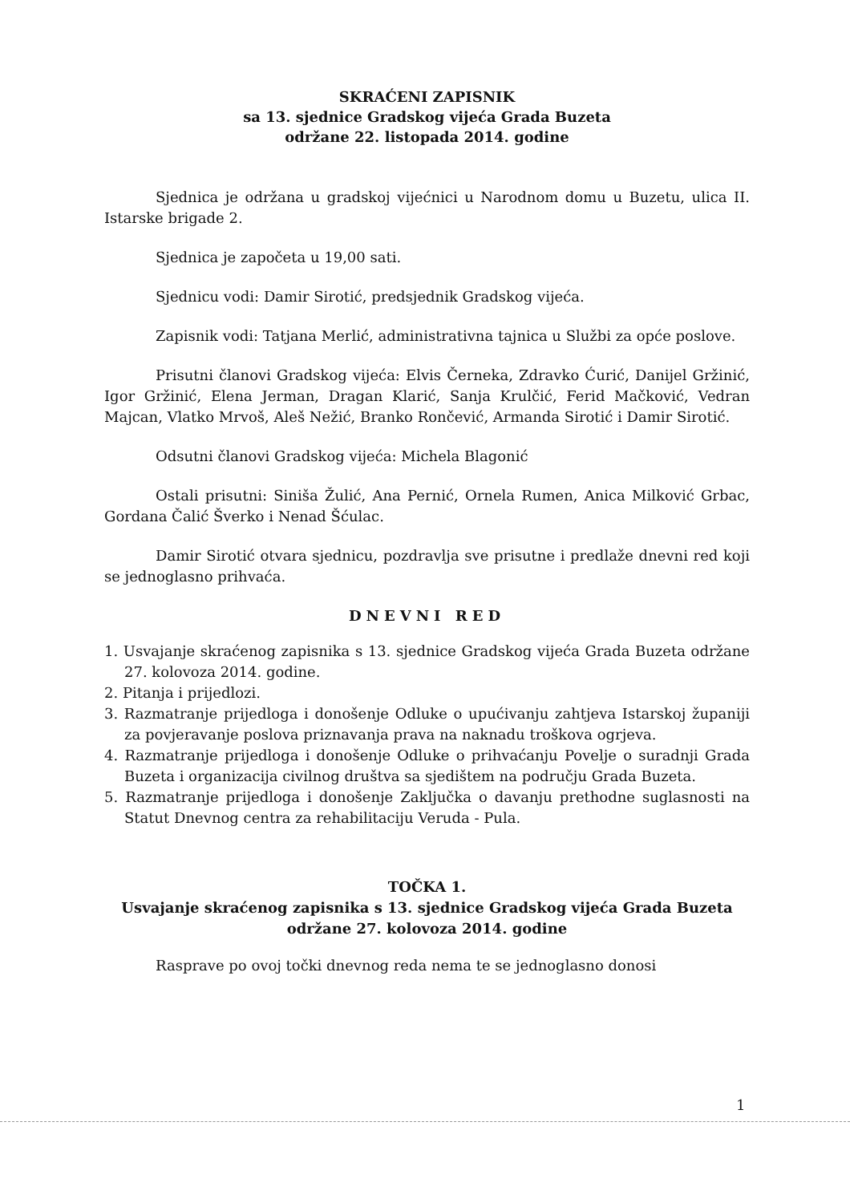SKRAĆENI ZAPISNIK
sa 13. sjednice Gradskog vijeća Grada Buzeta
održane 22. listopada 2014. godine
Sjednica je održana u gradskoj vijećnici u Narodnom domu u Buzetu, ulica II. Istarske brigade 2.
Sjednica je započeta u 19,00 sati.
Sjednicu vodi: Damir Sirotić, predsjednik Gradskog vijeća.
Zapisnik vodi: Tatjana Merlić, administrativna tajnica u Službi za opće poslove.
Prisutni članovi Gradskog vijeća: Elvis Černeka, Zdravko Ćurić, Danijel Gržinić, Igor Gržinić, Elena Jerman, Dragan Klarić, Sanja Krulčić, Ferid Mačković, Vedran Majcan, Vlatko Mrvoš, Aleš Nežić, Branko Rončević, Armanda Sirotić i Damir Sirotić.
Odsutni članovi Gradskog vijeća: Michela Blagonić
Ostali prisutni: Siniša Žulić, Ana Pernić, Ornela Rumen, Anica Milković Grbac, Gordana Čalić Šverko i Nenad Šćulac.
Damir Sirotić otvara sjednicu, pozdravlja sve prisutne i predlaže dnevni red koji se jednoglasno prihvaća.
DNEVNI RED
1. Usvajanje skraćenog zapisnika s 13. sjednice Gradskog vijeća Grada Buzeta održane 27. kolovoza 2014. godine.
2. Pitanja i prijedlozi.
3. Razmatranje prijedloga i donošenje Odluke o upućivanju zahtjeva Istarskoj županiji za povjeravanje poslova priznavanja prava na naknadu troškova ogrjeva.
4. Razmatranje prijedloga i donošenje Odluke o prihvaćanju Povelje o suradnji Grada Buzeta i organizacija civilnog društva sa sjedištem na području Grada Buzeta.
5. Razmatranje prijedloga i donošenje Zaključka o davanju prethodne suglasnosti na Statut Dnevnog centra za rehabilitaciju Veruda - Pula.
TOČKA 1.
Usvajanje skraćenog zapisnika s 13. sjednice Gradskog vijeća Grada Buzeta
održane 27. kolovoza 2014. godine
Rasprave po ovoj točki dnevnog reda nema te se jednoglasno donosi
1